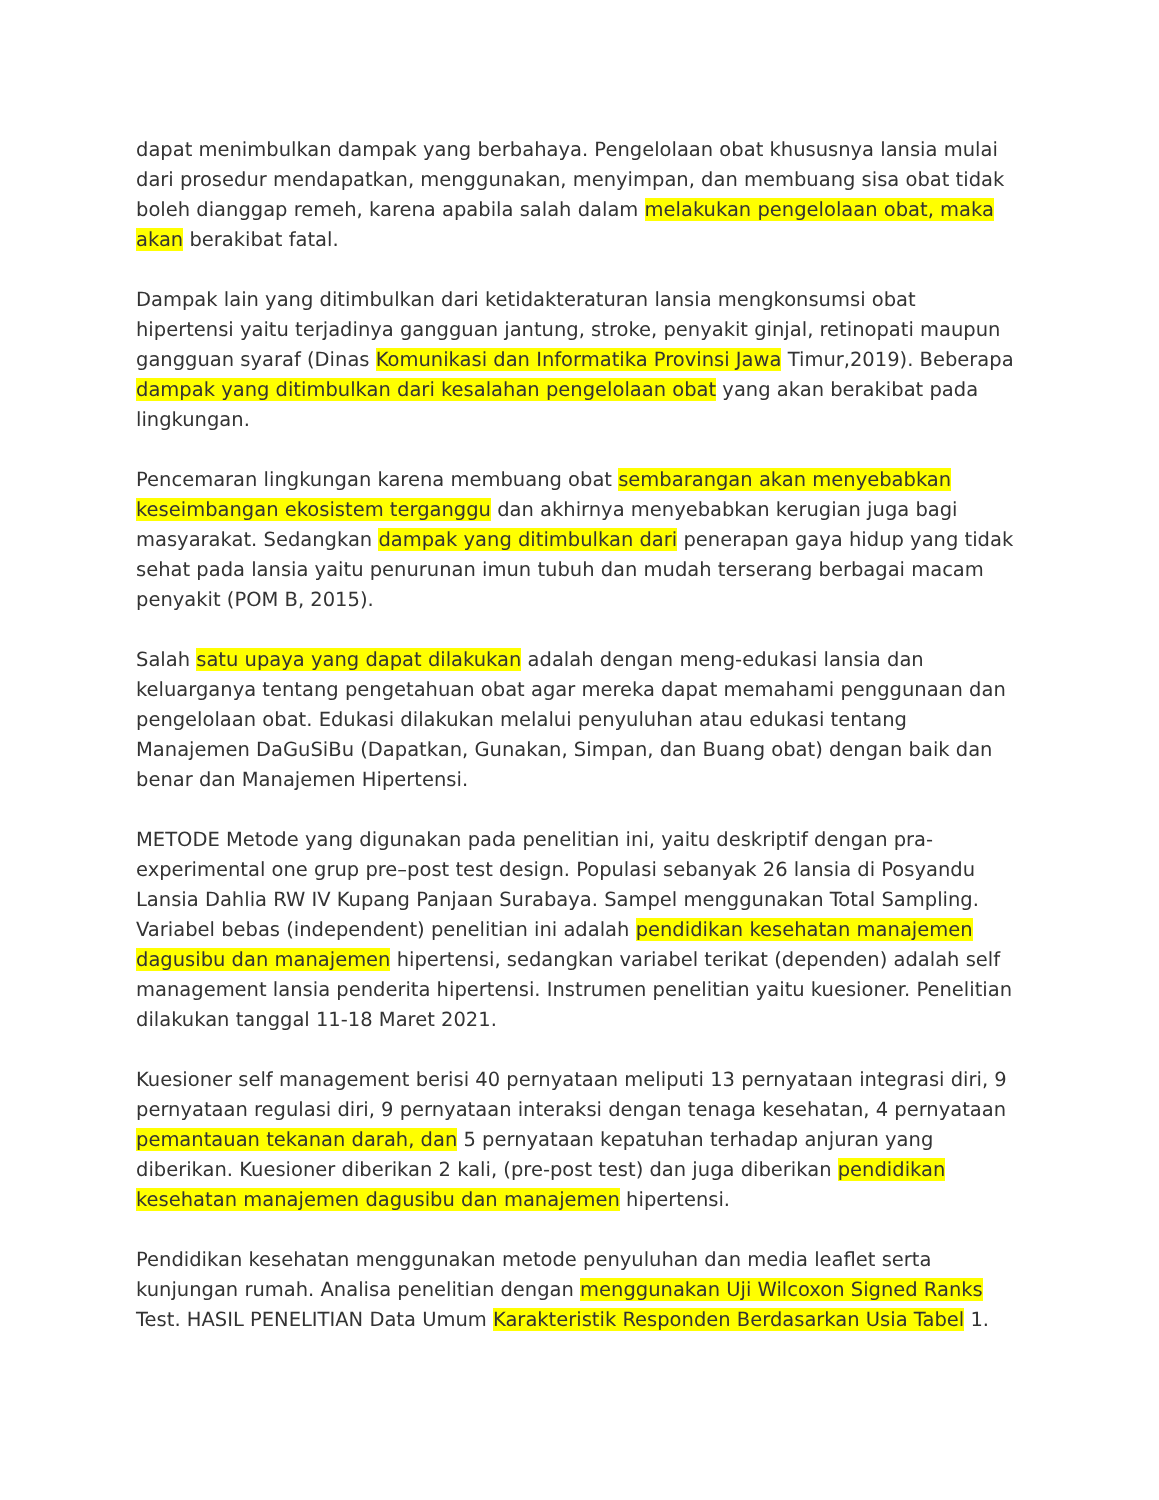dapat menimbulkan dampak yang berbahaya. Pengelolaan obat khususnya lansia mulai dari prosedur mendapatkan, menggunakan, menyimpan, dan membuang sisa obat tidak boleh dianggap remeh, karena apabila salah dalam melakukan pengelolaan obat, maka akan berakibat fatal.
Dampak lain yang ditimbulkan dari ketidakteraturan lansia mengkonsumsi obat hipertensi yaitu terjadinya gangguan jantung, stroke, penyakit ginjal, retinopati maupun gangguan syaraf (Dinas Komunikasi dan Informatika Provinsi Jawa Timur,2019). Beberapa dampak yang ditimbulkan dari kesalahan pengelolaan obat yang akan berakibat pada lingkungan.
Pencemaran lingkungan karena membuang obat sembarangan akan menyebabkan keseimbangan ekosistem terganggu dan akhirnya menyebabkan kerugian juga bagi masyarakat. Sedangkan dampak yang ditimbulkan dari penerapan gaya hidup yang tidak sehat pada lansia yaitu penurunan imun tubuh dan mudah terserang berbagai macam penyakit (POM B, 2015).
Salah satu upaya yang dapat dilakukan adalah dengan meng-edukasi lansia dan keluarganya tentang pengetahuan obat agar mereka dapat memahami penggunaan dan pengelolaan obat. Edukasi dilakukan melalui penyuluhan atau edukasi tentang Manajemen DaGuSiBu (Dapatkan, Gunakan, Simpan, dan Buang obat) dengan baik dan benar dan Manajemen Hipertensi.
METODE Metode yang digunakan pada penelitian ini, yaitu deskriptif dengan pra-experimental one grup pre–post test design. Populasi sebanyak 26 lansia di Posyandu Lansia Dahlia RW IV Kupang Panjaan Surabaya. Sampel menggunakan Total Sampling. Variabel bebas (independent) penelitian ini adalah pendidikan kesehatan manajemen dagusibu dan manajemen hipertensi, sedangkan variabel terikat (dependen) adalah self management lansia penderita hipertensi. Instrumen penelitian yaitu kuesioner. Penelitian dilakukan tanggal 11-18 Maret 2021.
Kuesioner self management berisi 40 pernyataan meliputi 13 pernyataan integrasi diri, 9 pernyataan regulasi diri, 9 pernyataan interaksi dengan tenaga kesehatan, 4 pernyataan pemantauan tekanan darah, dan 5 pernyataan kepatuhan terhadap anjuran yang diberikan. Kuesioner diberikan 2 kali, (pre-post test) dan juga diberikan pendidikan kesehatan manajemen dagusibu dan manajemen hipertensi.
Pendidikan kesehatan menggunakan metode penyuluhan dan media leaflet serta kunjungan rumah. Analisa penelitian dengan menggunakan Uji Wilcoxon Signed Ranks Test. HASIL PENELITIAN Data Umum Karakteristik Responden Berdasarkan Usia Tabel 1.